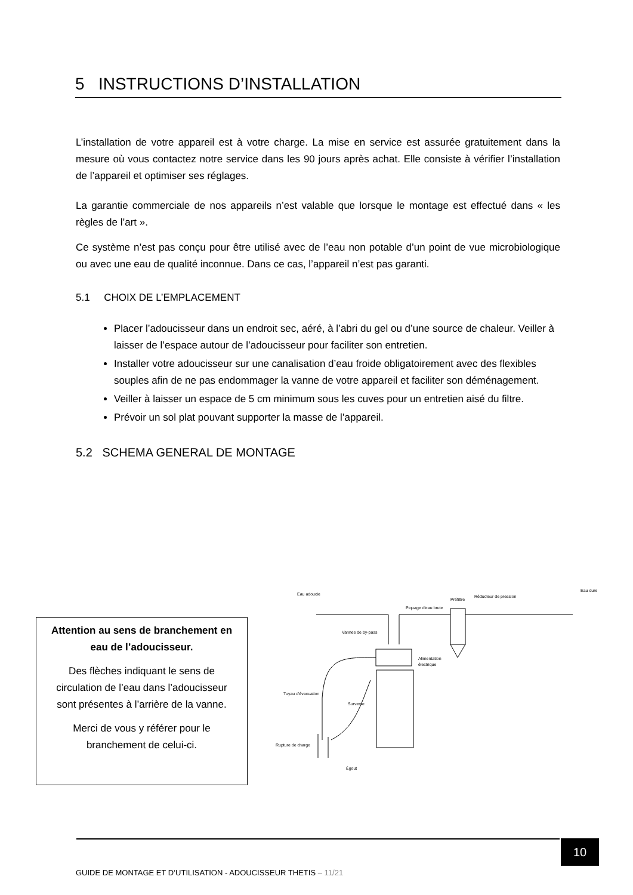5 INSTRUCTIONS D’INSTALLATION
L’installation de votre appareil est à votre charge. La mise en service est assurée gratuitement dans la mesure où vous contactez notre service dans les 90 jours après achat. Elle consiste à vérifier l’installation de l’appareil et optimiser ses réglages.
La garantie commerciale de nos appareils n’est valable que lorsque le montage est effectué dans « les règles de l’art ».
Ce système n’est pas conçu pour être utilisé avec de l’eau non potable d’un point de vue microbiologique ou avec une eau de qualité inconnue. Dans ce cas, l’appareil n’est pas garanti.
5.1 CHOIX DE L’EMPLACEMENT
Placer l’adoucisseur dans un endroit sec, aéré, à l’abri du gel ou d’une source de chaleur. Veiller à laisser de l’espace autour de l’adoucisseur pour faciliter son entretien.
Installer votre adoucisseur sur une canalisation d’eau froide obligatoirement avec des flexibles souples afin de ne pas endommager la vanne de votre appareil et faciliter son déménagement.
Veiller à laisser un espace de 5 cm minimum sous les cuves pour un entretien aisé du filtre.
Prévoir un sol plat pouvant supporter la masse de l’appareil.
5.2 SCHEMA GENERAL DE MONTAGE
Attention au sens de branchement en eau de l’adoucisseur.
Des flèches indiquant le sens de circulation de l’eau dans l’adoucisseur sont présentes à l’arrière de la vanne.
Merci de vous y référer pour le branchement de celui-ci.
Eau adoucie
Eau dure
Préfiltre
Réducteur de pression
Piquage d'eau brute
Vannes de by-pass
Alimentation
électrique
Tuyau d'évacuation
Surverse
Rupture de charge
Égout
10
GUIDE DE MONTAGE ET D’UTILISATION - ADOUCISSEUR THETIS – 11/21